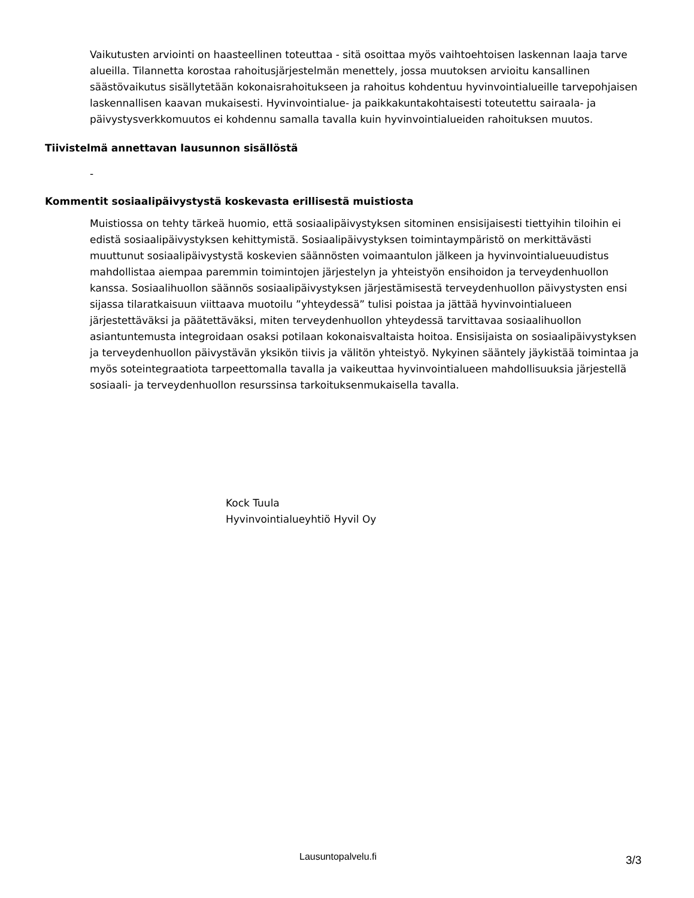Vaikutusten arviointi on haasteellinen toteuttaa - sitä osoittaa myös vaihtoehtoisen laskennan laaja tarve alueilla. Tilannetta korostaa rahoitusjärjestelmän menettely, jossa muutoksen arvioitu kansallinen säästövaikutus sisällytetään kokonaisrahoitukseen ja rahoitus kohdentuu hyvinvointialueille tarvepohjaisen laskennallisen kaavan mukaisesti. Hyvinvointialue- ja paikkakuntakohtaisesti toteutettu sairaala- ja päivystysverkkomuutos ei kohdennu samalla tavalla kuin hyvinvointialueiden rahoituksen muutos.
Tiivistelmä annettavan lausunnon sisällöstä
-
Kommentit sosiaalipäivystystä koskevasta erillisestä muistiosta
Muistiossa on tehty tärkeä huomio, että sosiaalipäivystyksen sitominen ensisijaisesti tiettyihin tiloihin ei edistä sosiaalipäivystyksen kehittymistä. Sosiaalipäivystyksen toimintaympäristö on merkittävästi muuttunut sosiaalipäivystystä koskevien säännösten voimaantulon jälkeen ja hyvinvointialueuudistus mahdollistaa aiempaa paremmin toimintojen järjestelyn ja yhteistyön ensihoidon ja terveydenhuollon kanssa. Sosiaalihuollon säännös sosiaalipäivystyksen järjestämisestä terveydenhuollon päivystysten ensi sijassa tilaratkaisuun viittaava muotoilu ”yhteydessä” tulisi poistaa ja jättää hyvinvointialueen järjestettäväksi ja päätettäväksi, miten terveydenhuollon yhteydessä tarvittavaa sosiaalihuollon asiantuntemusta integroidaan osaksi potilaan kokonaisvaltaista hoitoa. Ensisijaista on sosiaalipäivystyksen ja terveydenhuollon päivystävän yksikön tiivis ja välitön yhteistyö. Nykyinen sääntely jäykistää toimintaa ja myös soteintegraatiota tarpeettomalla tavalla ja vaikeuttaa hyvinvointialueen mahdollisuuksia järjestellä sosiaali- ja terveydenhuollon resurssinsa tarkoituksenmukaisella tavalla.
Kock Tuula
Hyvinvointialueyhtiö Hyvil Oy
Lausuntopalvelu.fi 3/3